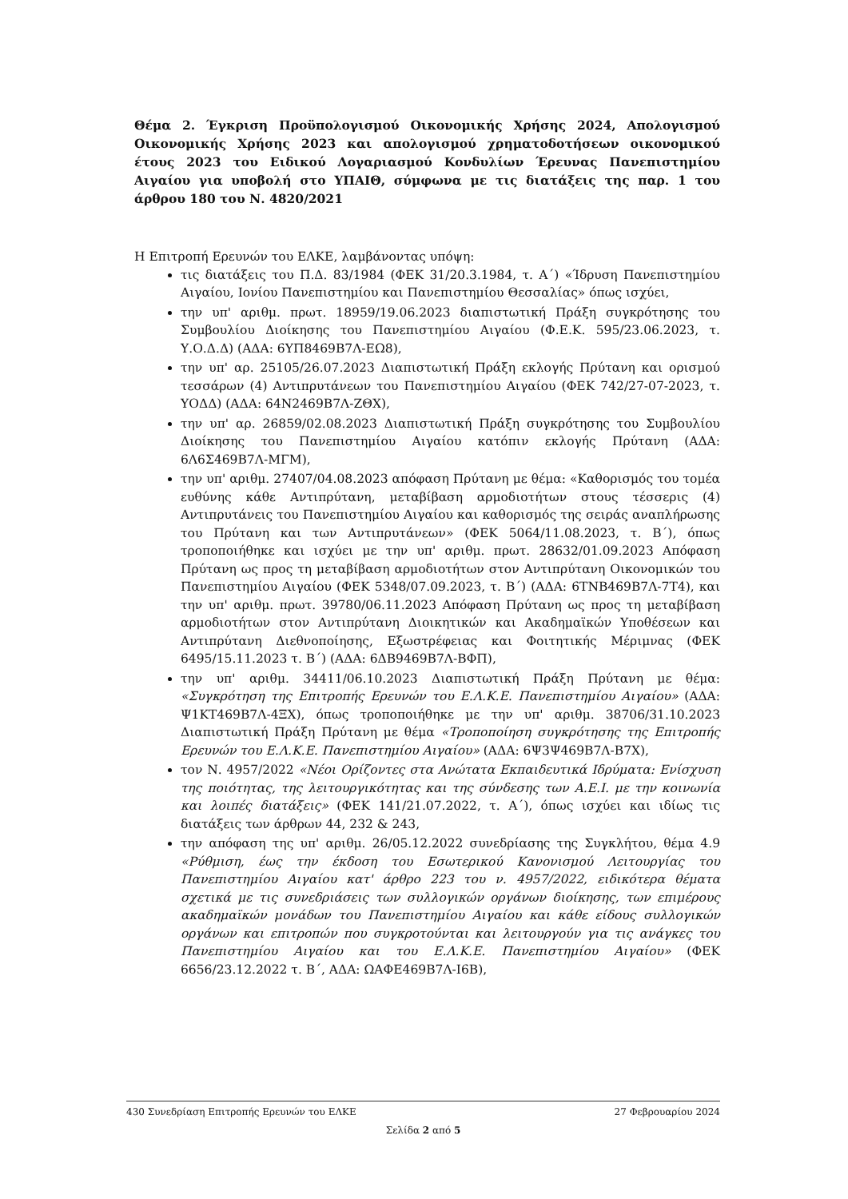Θέμα 2. Έγκριση Προϋπολογισμού Οικονομικής Χρήσης 2024, Απολογισμού Οικονομικής Χρήσης 2023 και απολογισμού χρηματοδοτήσεων οικονομικού έτους 2023 του Ειδικού Λογαριασμού Κονδυλίων Έρευνας Πανεπιστημίου Αιγαίου για υποβολή στο ΥΠΑΙΘ, σύμφωνα με τις διατάξεις της παρ. 1 του άρθρου 180 του Ν. 4820/2021
Η Επιτροπή Ερευνών του ΕΛΚΕ, λαμβάνοντας υπόψη:
τις διατάξεις του Π.Δ. 83/1984 (ΦΕΚ 31/20.3.1984, τ. Α΄) «Ίδρυση Πανεπιστημίου Αιγαίου, Ιονίου Πανεπιστημίου και Πανεπιστημίου Θεσσαλίας» όπως ισχύει,
την υπ' αριθμ. πρωτ. 18959/19.06.2023 διαπιστωτική Πράξη συγκρότησης του Συμβουλίου Διοίκησης του Πανεπιστημίου Αιγαίου (Φ.Ε.Κ. 595/23.06.2023, τ. Υ.Ο.Δ.Δ) (ΑΔΑ: 6ΥΠ8469Β7Λ-ΕΩ8),
την υπ' αρ. 25105/26.07.2023 Διαπιστωτική Πράξη εκλογής Πρύτανη και ορισμού τεσσάρων (4) Αντιπρυτάνεων του Πανεπιστημίου Αιγαίου (ΦΕΚ 742/27-07-2023, τ. ΥΟΔΔ) (ΑΔΑ: 64Ν2469Β7Λ-ΖΘΧ),
την υπ' αρ. 26859/02.08.2023 Διαπιστωτική Πράξη συγκρότησης του Συμβουλίου Διοίκησης του Πανεπιστημίου Αιγαίου κατόπιν εκλογής Πρύτανη (ΑΔΑ: 6Λ6Σ469Β7Λ-ΜΓΜ),
την υπ' αριθμ. 27407/04.08.2023 απόφαση Πρύτανη με θέμα: «Καθορισμός του τομέα ευθύνης κάθε Αντιπρύτανη, μεταβίβαση αρμοδιοτήτων στους τέσσερις (4) Αντιπρυτάνεις του Πανεπιστημίου Αιγαίου και καθορισμός της σειράς αναπλήρωσης του Πρύτανη και των Αντιπρυτάνεων» (ΦΕΚ 5064/11.08.2023, τ. Β΄), όπως τροποποιήθηκε και ισχύει με την υπ' αριθμ. πρωτ. 28632/01.09.2023 Απόφαση Πρύτανη ως προς τη μεταβίβαση αρμοδιοτήτων στον Αντιπρύτανη Οικονομικών του Πανεπιστημίου Αιγαίου (ΦΕΚ 5348/07.09.2023, τ. Β΄) (ΑΔΑ: 6ΤΝΒ469Β7Λ-7Τ4), και την υπ' αριθμ. πρωτ. 39780/06.11.2023 Απόφαση Πρύτανη ως προς τη μεταβίβαση αρμοδιοτήτων στον Αντιπρύτανη Διοικητικών και Ακαδημαϊκών Υποθέσεων και Αντιπρύτανη Διεθνοποίησης, Εξωστρέφειας και Φοιτητικής Μέριμνας (ΦΕΚ 6495/15.11.2023 τ. Β΄) (ΑΔΑ: 6ΔΒ9469Β7Λ-ΒΦΠ),
την υπ' αριθμ. 34411/06.10.2023 Διαπιστωτική Πράξη Πρύτανη με θέμα: «Συγκρότηση της Επιτροπής Ερευνών του Ε.Λ.Κ.Ε. Πανεπιστημίου Αιγαίου» (ΑΔΑ: Ψ1ΚΤ469Β7Λ-4ΞΧ), όπως τροποποιήθηκε με την υπ' αριθμ. 38706/31.10.2023 Διαπιστωτική Πράξη Πρύτανη με θέμα «Τροποποίηση συγκρότησης της Επιτροπής Ερευνών του Ε.Λ.Κ.Ε. Πανεπιστημίου Αιγαίου» (ΑΔΑ: 6Ψ3Ψ469Β7Λ-Β7Χ),
τον Ν. 4957/2022 «Νέοι Ορίζοντες στα Ανώτατα Εκπαιδευτικά Ιδρύματα: Ενίσχυση της ποιότητας, της λειτουργικότητας και της σύνδεσης των Α.Ε.Ι. με την κοινωνία και λοιπές διατάξεις» (ΦΕΚ 141/21.07.2022, τ. Α΄), όπως ισχύει και ιδίως τις διατάξεις των άρθρων 44, 232 & 243,
την απόφαση της υπ' αριθμ. 26/05.12.2022 συνεδρίασης της Συγκλήτου, θέμα 4.9 «Ρύθμιση, έως την έκδοση του Εσωτερικού Κανονισμού Λειτουργίας του Πανεπιστημίου Αιγαίου κατ' άρθρο 223 του ν. 4957/2022, ειδικότερα θέματα σχετικά με τις συνεδριάσεις των συλλογικών οργάνων διοίκησης, των επιμέρους ακαδημαϊκών μονάδων του Πανεπιστημίου Αιγαίου και κάθε είδους συλλογικών οργάνων και επιτροπών που συγκροτούνται και λειτουργούν για τις ανάγκες του Πανεπιστημίου Αιγαίου και του Ε.Λ.Κ.Ε. Πανεπιστημίου Αιγαίου» (ΦΕΚ 6656/23.12.2022 τ. Β΄, ΑΔΑ: ΩΑΦΕ469Β7Λ-Ι6Β),
430 Συνεδρίαση Επιτροπής Ερευνών του ΕΛΚΕ 27 Φεβρουαρίου 2024
Σελίδα 2 από 5